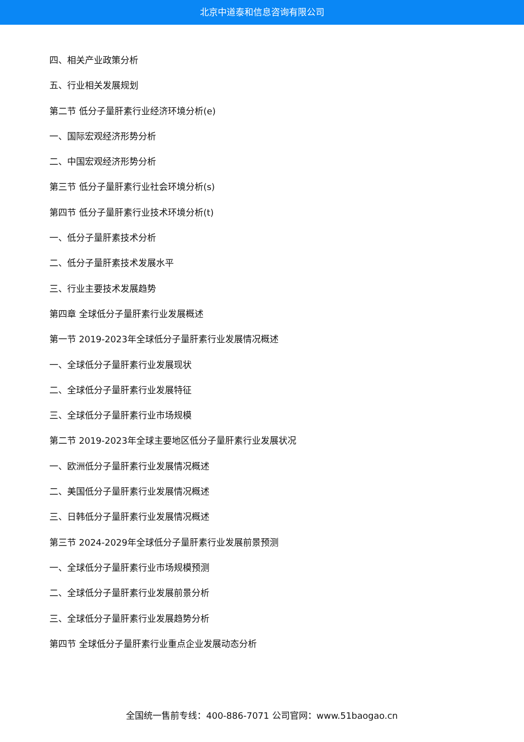北京中道泰和信息咨询有限公司
四、相关产业政策分析
五、行业相关发展规划
第二节 低分子量肝素行业经济环境分析(e)
一、国际宏观经济形势分析
二、中国宏观经济形势分析
第三节 低分子量肝素行业社会环境分析(s)
第四节 低分子量肝素行业技术环境分析(t)
一、低分子量肝素技术分析
二、低分子量肝素技术发展水平
三、行业主要技术发展趋势
第四章 全球低分子量肝素行业发展概述
第一节 2019-2023年全球低分子量肝素行业发展情况概述
一、全球低分子量肝素行业发展现状
二、全球低分子量肝素行业发展特征
三、全球低分子量肝素行业市场规模
第二节 2019-2023年全球主要地区低分子量肝素行业发展状况
一、欧洲低分子量肝素行业发展情况概述
二、美国低分子量肝素行业发展情况概述
三、日韩低分子量肝素行业发展情况概述
第三节 2024-2029年全球低分子量肝素行业发展前景预测
一、全球低分子量肝素行业市场规模预测
二、全球低分子量肝素行业发展前景分析
三、全球低分子量肝素行业发展趋势分析
第四节 全球低分子量肝素行业重点企业发展动态分析
全国统一售前专线：400-886-7071 公司官网：www.51baogao.cn